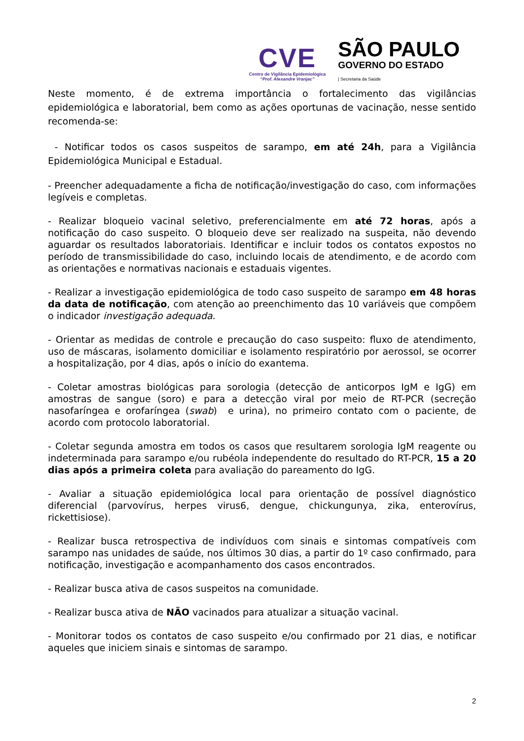CVE
Centro de Vigilância Epidemiológica
“Prof. Alexandre Vranjac”
SÃO PAULO
GOVERNO DO ESTADO
| Secretaria da Saúde
Neste momento, é de extrema importância o fortalecimento das vigilâncias epidemiológica e laboratorial, bem como as ações oportunas de vacinação, nesse sentido recomenda-se:
- Notificar todos os casos suspeitos de sarampo, em até 24h, para a Vigilância Epidemiológica Municipal e Estadual.
- Preencher adequadamente a ficha de notificação/investigação do caso, com informações legíveis e completas.
- Realizar bloqueio vacinal seletivo, preferencialmente em até 72 horas, após a notificação do caso suspeito. O bloqueio deve ser realizado na suspeita, não devendo aguardar os resultados laboratoriais. Identificar e incluir todos os contatos expostos no período de transmissibilidade do caso, incluindo locais de atendimento, e de acordo com as orientações e normativas nacionais e estaduais vigentes.
- Realizar a investigação epidemiológica de todo caso suspeito de sarampo em 48 horas da data de notificação, com atenção ao preenchimento das 10 variáveis que compõem o indicador investigação adequada.
- Orientar as medidas de controle e precaução do caso suspeito: fluxo de atendimento, uso de máscaras, isolamento domiciliar e isolamento respiratório por aerossol, se ocorrer a hospitalização, por 4 dias, após o início do exantema.
- Coletar amostras biológicas para sorologia (detecção de anticorpos IgM e IgG) em amostras de sangue (soro) e para a detecção viral por meio de RT-PCR (secreção nasofaríngea e orofaríngea (swab) e urina), no primeiro contato com o paciente, de acordo com protocolo laboratorial.
- Coletar segunda amostra em todos os casos que resultarem sorologia IgM reagente ou indeterminada para sarampo e/ou rubéola independente do resultado do RT-PCR, 15 a 20 dias após a primeira coleta para avaliação do pareamento do IgG.
- Avaliar a situação epidemiológica local para orientação de possível diagnóstico diferencial (parvovírus, herpes virus6, dengue, chickungunya, zika, enterovírus, rickettisiose).
- Realizar busca retrospectiva de indivíduos com sinais e sintomas compatíveis com sarampo nas unidades de saúde, nos últimos 30 dias, a partir do 1º caso confirmado, para notificação, investigação e acompanhamento dos casos encontrados.
- Realizar busca ativa de casos suspeitos na comunidade.
- Realizar busca ativa de NÃO vacinados para atualizar a situação vacinal.
- Monitorar todos os contatos de caso suspeito e/ou confirmado por 21 dias, e notificar aqueles que iniciem sinais e sintomas de sarampo.
2